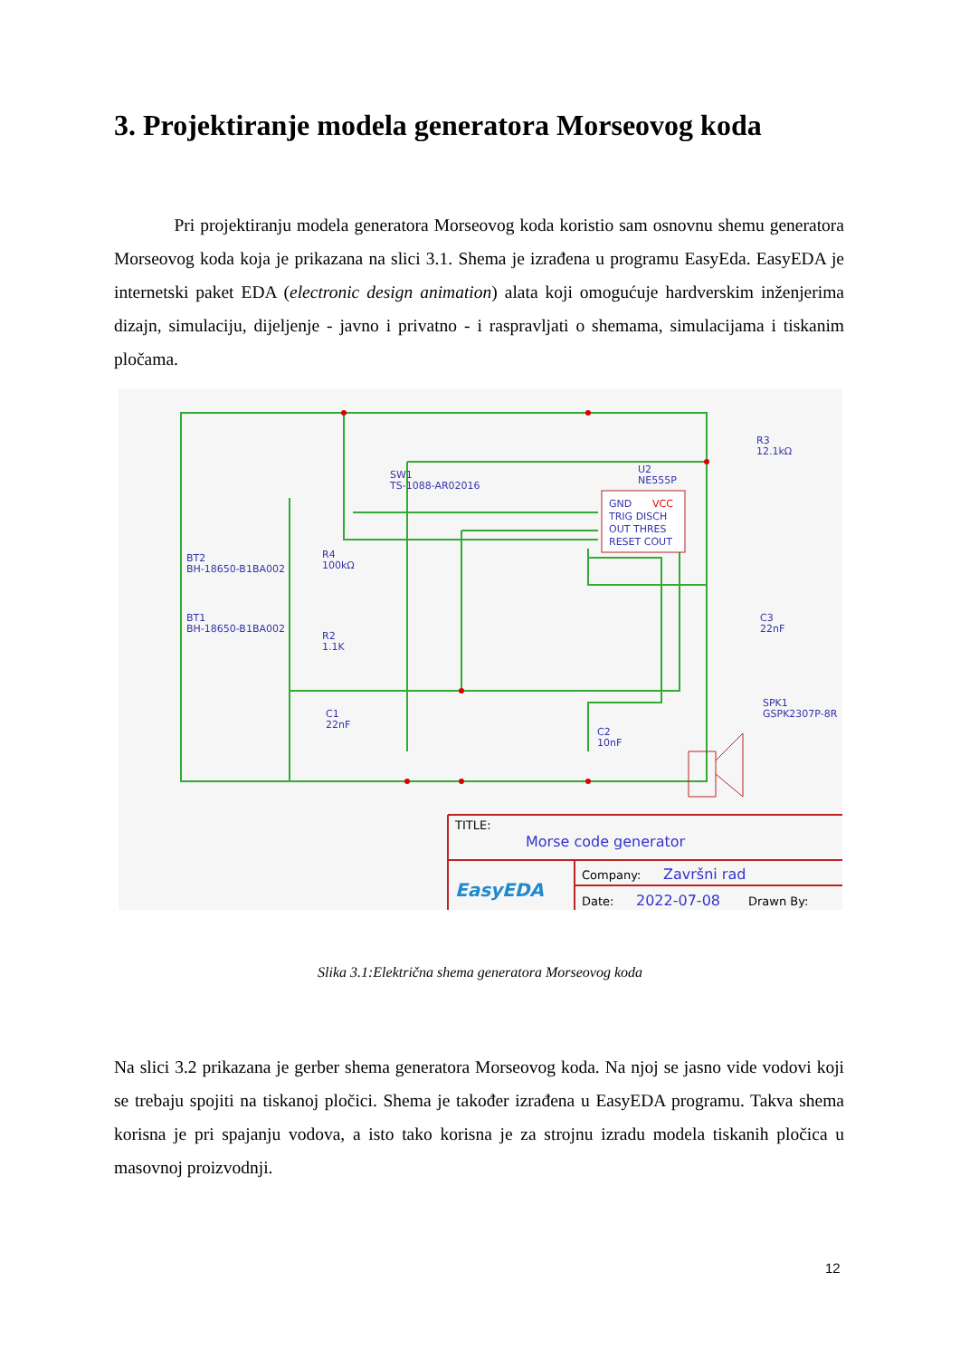3. Projektiranje modela generatora Morseovog koda
Pri projektiranju modela generatora Morseovog koda koristio sam osnovnu shemu generatora Morseovog koda koja je prikazana na slici 3.1. Shema je izrađena u programu EasyEda. EasyEDA je internetski paket EDA (electronic design animation) alata koji omogućuje hardverskim inženjerima dizajn, simulaciju, dijeljenje - javno i privatno - i raspravljati o shemama, simulacijama i tiskanim pločama.
GND
TRIG DISCH
OUT THRES
RESET COUT
VCC
U2
NE555P
SW1
TS-1088-AR02016
BT2
BH-18650-B1BA002
BT1
BH-18650-B1BA002
R4
100kΩ
R2
1.1K
C1
22nF
C2
10nF
C3
22nF
R3
12.1kΩ
SPK1
GSPK2307P-8R
TITLE:
Morse code generator
EasyEDA
Company:
Završni rad
Date:
2022-07-08
Drawn By:
Slika 3.1:Električna shema generatora Morseovog koda
Na slici 3.2 prikazana je gerber shema generatora Morseovog koda. Na njoj se jasno vide vodovi koji se trebaju spojiti na tiskanoj pločici. Shema je također izrađena u EasyEDA programu. Takva shema korisna je pri spajanju vodova, a isto tako korisna je za strojnu izradu modela tiskanih pločica u masovnoj proizvodnji.
12